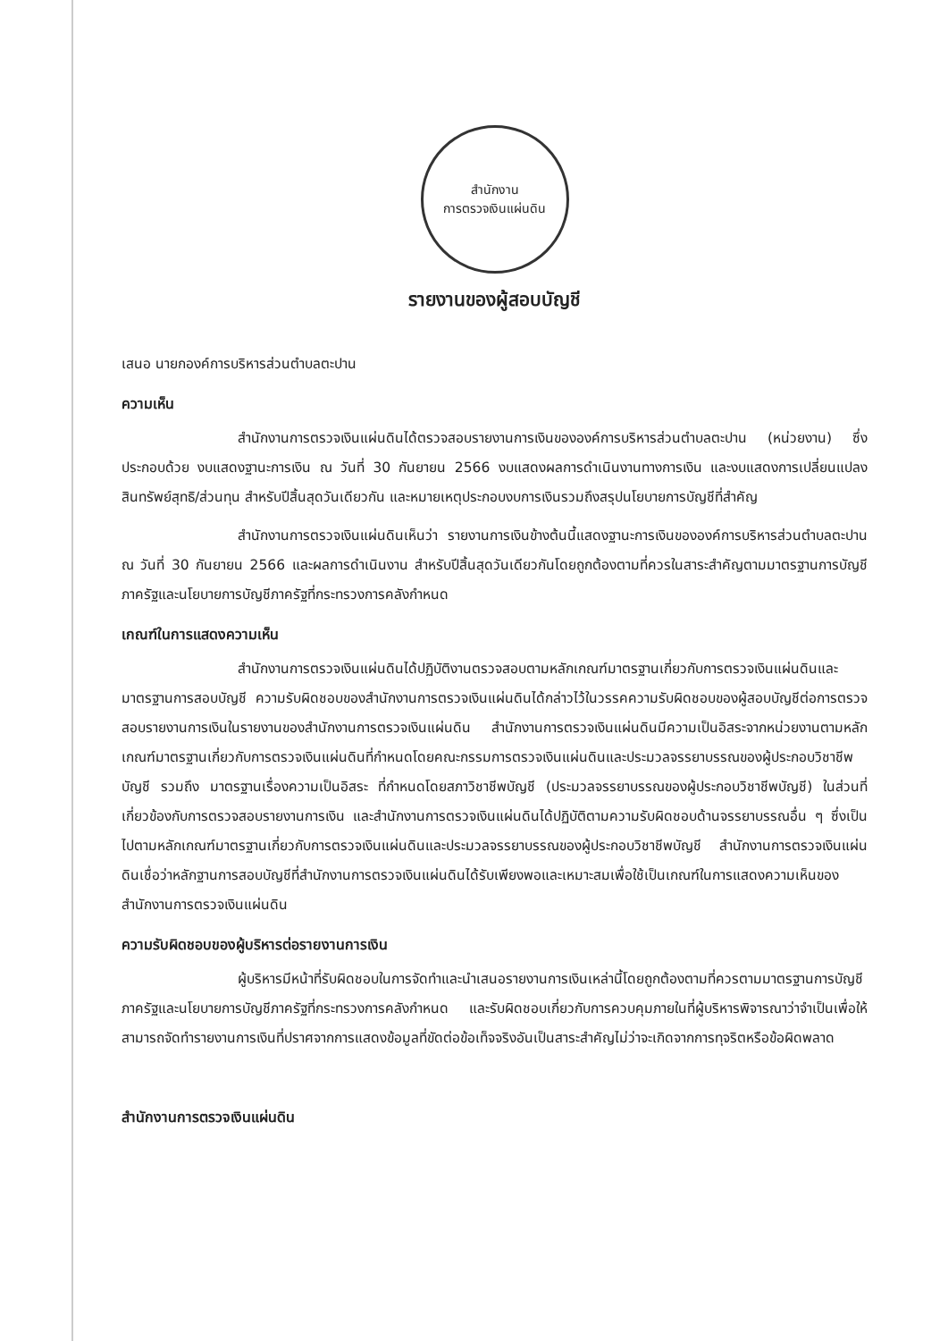สำนักงาน
การตรวจเงินแผ่นดิน
รายงานของผู้สอบบัญชี
เสนอ นายกองค์การบริหารส่วนตำบลตะปาน
ความเห็น
สำนักงานการตรวจเงินแผ่นดินได้ตรวจสอบรายงานการเงินขององค์การบริหารส่วนตำบลตะปาน (หน่วยงาน) ซึ่งประกอบด้วย งบแสดงฐานะการเงิน ณ วันที่ 30 กันยายน 2566 งบแสดงผลการดำเนินงานทางการเงิน และงบแสดงการเปลี่ยนแปลงสินทรัพย์สุทธิ/ส่วนทุน สำหรับปีสิ้นสุดวันเดียวกัน และหมายเหตุประกอบงบการเงินรวมถึงสรุปนโยบายการบัญชีที่สำคัญ
สำนักงานการตรวจเงินแผ่นดินเห็นว่า รายงานการเงินข้างต้นนี้แสดงฐานะการเงินขององค์การบริหารส่วนตำบลตะปาน ณ วันที่ 30 กันยายน 2566 และผลการดำเนินงาน สำหรับปีสิ้นสุดวันเดียวกันโดยถูกต้องตามที่ควรในสาระสำคัญตามมาตรฐานการบัญชีภาครัฐและนโยบายการบัญชีภาครัฐที่กระทรวงการคลังกำหนด
เกณฑ์ในการแสดงความเห็น
สำนักงานการตรวจเงินแผ่นดินได้ปฏิบัติงานตรวจสอบตามหลักเกณฑ์มาตรฐานเกี่ยวกับการตรวจเงินแผ่นดินและมาตรฐานการสอบบัญชี ความรับผิดชอบของสำนักงานการตรวจเงินแผ่นดินได้กล่าวไว้ในวรรคความรับผิดชอบของผู้สอบบัญชีต่อการตรวจสอบรายงานการเงินในรายงานของสำนักงานการตรวจเงินแผ่นดิน สำนักงานการตรวจเงินแผ่นดินมีความเป็นอิสระจากหน่วยงานตามหลักเกณฑ์มาตรฐานเกี่ยวกับการตรวจเงินแผ่นดินที่กำหนดโดยคณะกรรมการตรวจเงินแผ่นดินและประมวลจรรยาบรรณของผู้ประกอบวิชาชีพบัญชี รวมถึง มาตรฐานเรื่องความเป็นอิสระ ที่กำหนดโดยสภาวิชาชีพบัญชี (ประมวลจรรยาบรรณของผู้ประกอบวิชาชีพบัญชี) ในส่วนที่เกี่ยวข้องกับการตรวจสอบรายงานการเงิน และสำนักงานการตรวจเงินแผ่นดินได้ปฏิบัติตามความรับผิดชอบด้านจรรยาบรรณอื่น ๆ ซึ่งเป็นไปตามหลักเกณฑ์มาตรฐานเกี่ยวกับการตรวจเงินแผ่นดินและประมวลจรรยาบรรณของผู้ประกอบวิชาชีพบัญชี สำนักงานการตรวจเงินแผ่นดินเชื่อว่าหลักฐานการสอบบัญชีที่สำนักงานการตรวจเงินแผ่นดินได้รับเพียงพอและเหมาะสมเพื่อใช้เป็นเกณฑ์ในการแสดงความเห็นของสำนักงานการตรวจเงินแผ่นดิน
ความรับผิดชอบของผู้บริหารต่อรายงานการเงิน
ผู้บริหารมีหน้าที่รับผิดชอบในการจัดทำและนำเสนอรายงานการเงินเหล่านี้โดยถูกต้องตามที่ควรตามมาตรฐานการบัญชีภาครัฐและนโยบายการบัญชีภาครัฐที่กระทรวงการคลังกำหนด และรับผิดชอบเกี่ยวกับการควบคุมภายในที่ผู้บริหารพิจารณาว่าจำเป็นเพื่อให้สามารถจัดทำรายงานการเงินที่ปราศจากการแสดงข้อมูลที่ขัดต่อข้อเท็จจริงอันเป็นสาระสำคัญไม่ว่าจะเกิดจากการทุจริตหรือข้อผิดพลาด
สำนักงานการตรวจเงินแผ่นดิน